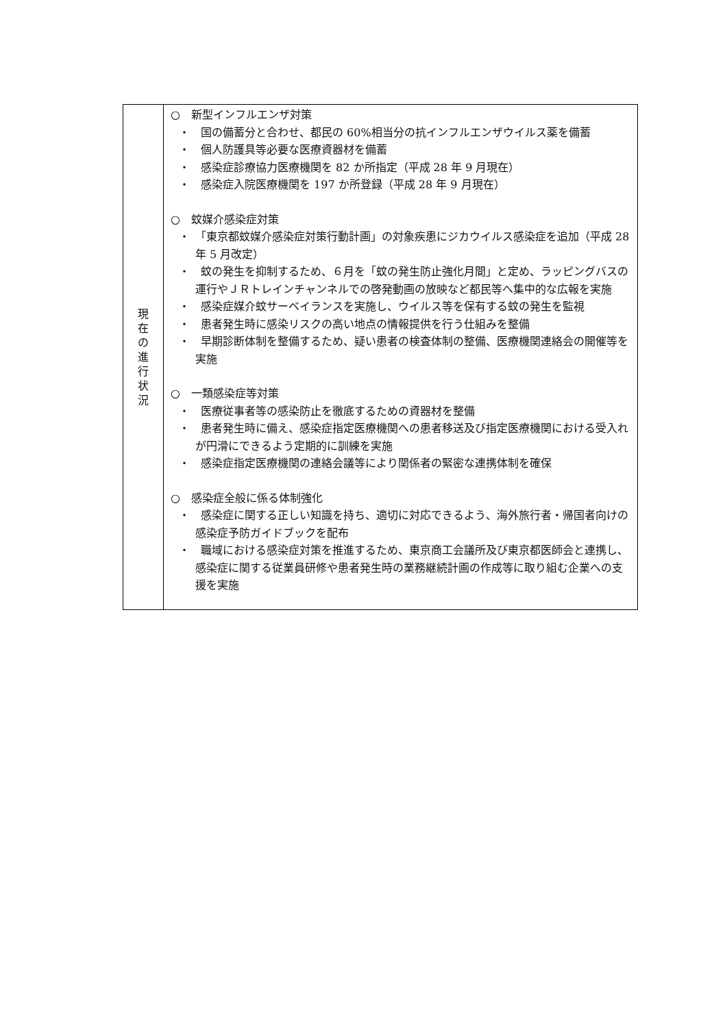| 現 在 の 進 行 状 況 | ○ 新型インフルエンザ対策 ・ 国の備蓄分と合わせ、都民の 60%相当分の抗インフルエンザウイルス薬を備蓄 ・ 個人防護具等必要な医療資器材を備蓄 ・ 感染症診療協力医療機関を 82 か所指定（平成 28 年 9 月現在） ・ 感染症入院医療機関を 197 か所登録（平成 28 年 9 月現在） ○ 蚊媒介感染症対策 ・ 「東京都蚊媒介感染症対策行動計画」の対象疾患にジカウイルス感染症を追加（平成 28 年 5 月改定） ・ 蚊の発生を抑制するため、６月を「蚊の発生防止強化月間」と定め、ラッピングバスの運行やＪＲトレインチャンネルでの啓発動画の放映など都民等へ集中的な広報を実施 ・ 感染症媒介蚊サーベイランスを実施し、ウイルス等を保有する蚊の発生を監視 ・ 患者発生時に感染リスクの高い地点の情報提供を行う仕組みを整備 ・ 早期診断体制を整備するため、疑い患者の検査体制の整備、医療機関連絡会の開催等を実施 ○ 一類感染症等対策 ・ 医療従事者等の感染防止を徹底するための資器材を整備 ・ 患者発生時に備え、感染症指定医療機関への患者移送及び指定医療機関における受入れが円滑にできるよう定期的に訓練を実施 ・ 感染症指定医療機関の連絡会議等により関係者の緊密な連携体制を確保 ○ 感染症全般に係る体制強化 ・ 感染症に関する正しい知識を持ち、適切に対応できるよう、海外旅行者・帰国者向けの感染症予防ガイドブックを配布 ・ 職域における感染症対策を推進するため、東京商工会議所及び東京都医師会と連携し、感染症に関する従業員研修や患者発生時の業務継続計画の作成等に取り組む企業への支援を実施 |